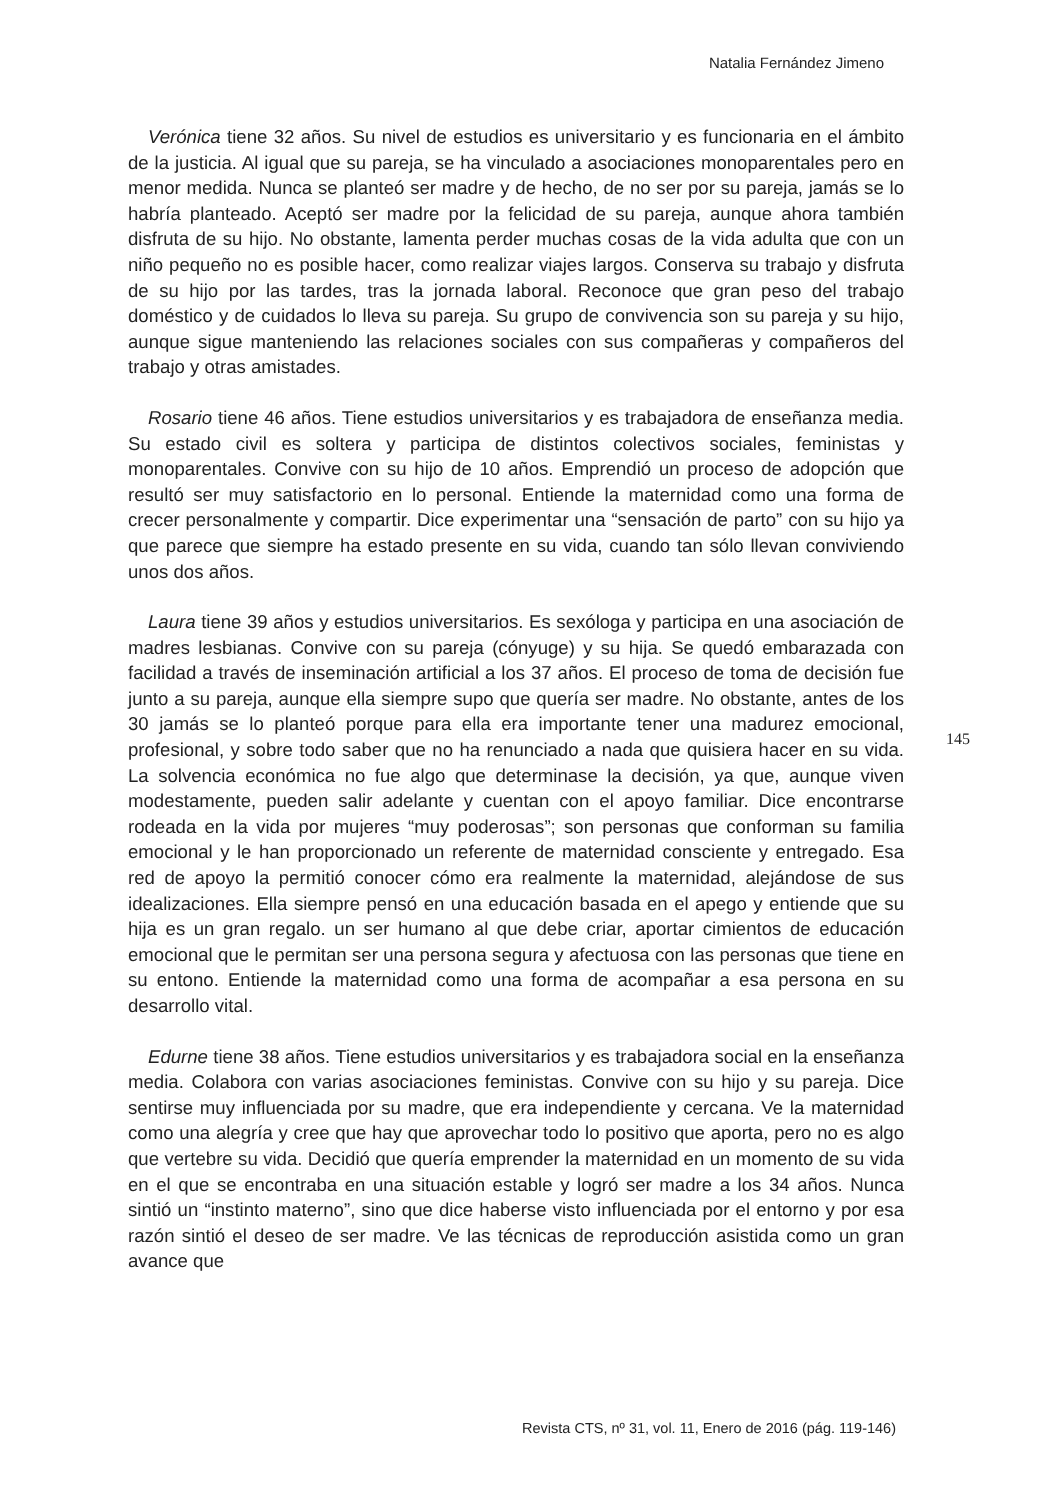Natalia Fernández Jimeno
Verónica tiene 32 años. Su nivel de estudios es universitario y es funcionaria en el ámbito de la justicia. Al igual que su pareja, se ha vinculado a asociaciones monoparentales pero en menor medida. Nunca se planteó ser madre y de hecho, de no ser por su pareja, jamás se lo habría planteado. Aceptó ser madre por la felicidad de su pareja, aunque ahora también disfruta de su hijo. No obstante, lamenta perder muchas cosas de la vida adulta que con un niño pequeño no es posible hacer, como realizar viajes largos. Conserva su trabajo y disfruta de su hijo por las tardes, tras la jornada laboral. Reconoce que gran peso del trabajo doméstico y de cuidados lo lleva su pareja. Su grupo de convivencia son su pareja y su hijo, aunque sigue manteniendo las relaciones sociales con sus compañeras y compañeros del trabajo y otras amistades.
Rosario tiene 46 años. Tiene estudios universitarios y es trabajadora de enseñanza media. Su estado civil es soltera y participa de distintos colectivos sociales, feministas y monoparentales. Convive con su hijo de 10 años. Emprendió un proceso de adopción que resultó ser muy satisfactorio en lo personal. Entiende la maternidad como una forma de crecer personalmente y compartir. Dice experimentar una “sensación de parto” con su hijo ya que parece que siempre ha estado presente en su vida, cuando tan sólo llevan conviviendo unos dos años.
Laura tiene 39 años y estudios universitarios. Es sexóloga y participa en una asociación de madres lesbianas. Convive con su pareja (cónyuge) y su hija. Se quedó embarazada con facilidad a través de inseminación artificial a los 37 años. El proceso de toma de decisión fue junto a su pareja, aunque ella siempre supo que quería ser madre. No obstante, antes de los 30 jamás se lo planteó porque para ella era importante tener una madurez emocional, profesional, y sobre todo saber que no ha renunciado a nada que quisiera hacer en su vida. La solvencia económica no fue algo que determinase la decisión, ya que, aunque viven modestamente, pueden salir adelante y cuentan con el apoyo familiar. Dice encontrarse rodeada en la vida por mujeres “muy poderosas”; son personas que conforman su familia emocional y le han proporcionado un referente de maternidad consciente y entregado. Esa red de apoyo la permitió conocer cómo era realmente la maternidad, alejándose de sus idealizaciones. Ella siempre pensó en una educación basada en el apego y entiende que su hija es un gran regalo. un ser humano al que debe criar, aportar cimientos de educación emocional que le permitan ser una persona segura y afectuosa con las personas que tiene en su entono. Entiende la maternidad como una forma de acompañar a esa persona en su desarrollo vital.
Edurne tiene 38 años. Tiene estudios universitarios y es trabajadora social en la enseñanza media. Colabora con varias asociaciones feministas. Convive con su hijo y su pareja. Dice sentirse muy influenciada por su madre, que era independiente y cercana. Ve la maternidad como una alegría y cree que hay que aprovechar todo lo positivo que aporta, pero no es algo que vertebre su vida. Decidió que quería emprender la maternidad en un momento de su vida en el que se encontraba en una situación estable y logró ser madre a los 34 años. Nunca sintió un “instinto materno”, sino que dice haberse visto influenciada por el entorno y por esa razón sintió el deseo de ser madre. Ve las técnicas de reproducción asistida como un gran avance que
145
Revista CTS, nº 31, vol. 11, Enero de 2016 (pág. 119-146)